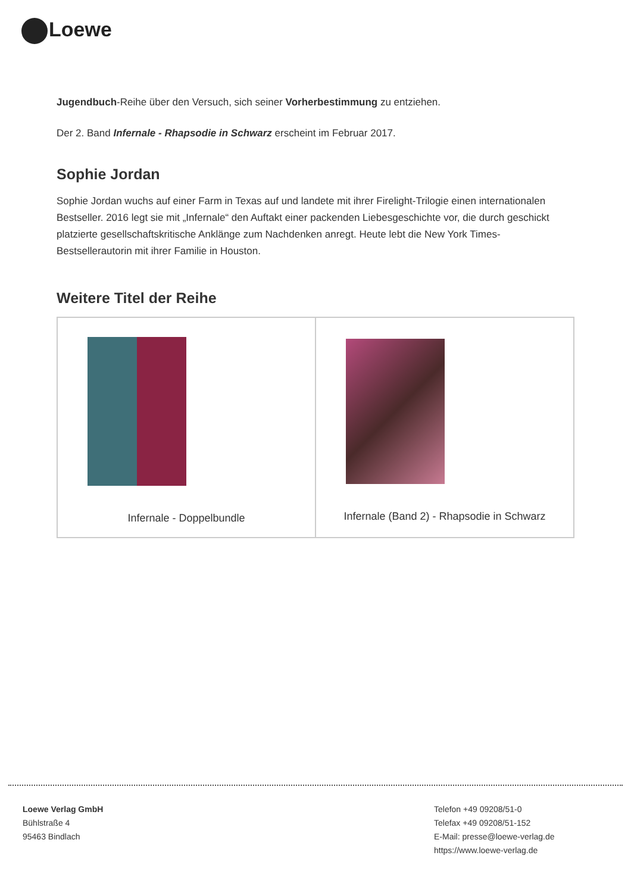Loewe
Jugendbuch-Reihe über den Versuch, sich seiner Vorherbestimmung zu entziehen.
Der 2. Band Infernale - Rhapsodie in Schwarz erscheint im Februar 2017.
Sophie Jordan
Sophie Jordan wuchs auf einer Farm in Texas auf und landete mit ihrer Firelight-Trilogie einen internationalen Bestseller. 2016 legt sie mit „Infernale“ den Auftakt einer packenden Liebesgeschichte vor, die durch geschickt platzierte gesellschaftskritische Anklänge zum Nachdenken anregt. Heute lebt die New York Times-Bestsellerautorin mit ihrer Familie in Houston.
Weitere Titel der Reihe
| Infernale - Doppelbundle | Infernale (Band 2) - Rhapsodie in Schwarz |
Loewe Verlag GmbH
Bühlstraße 4
95463 Bindlach
Telefon +49 09208/51-0
Telefax +49 09208/51-152
E-Mail: presse@loewe-verlag.de
https://www.loewe-verlag.de